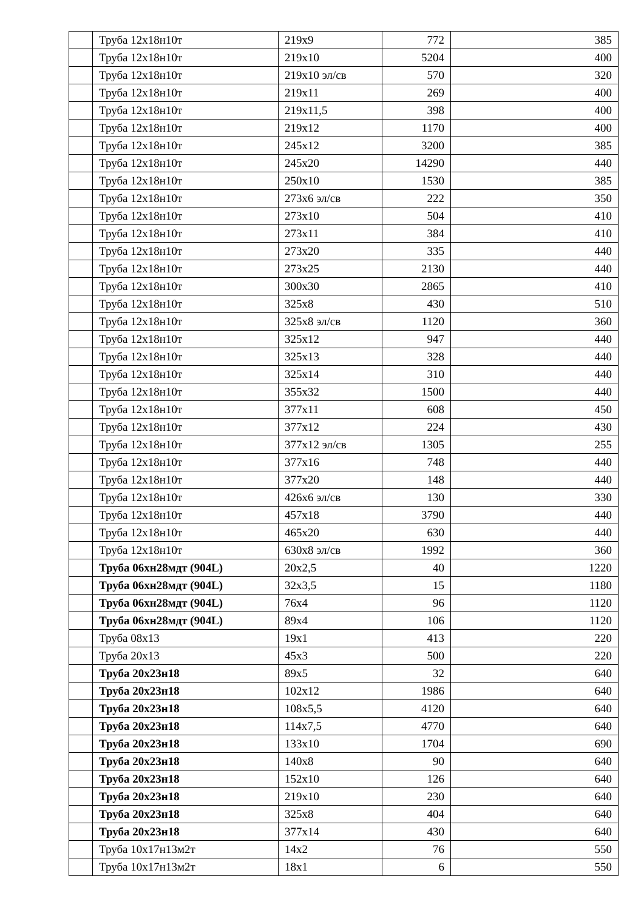| | Труба 12х18н10т | 219х9 | 772 | 385 |
| | Труба 12х18н10т | 219х10 | 5204 | 400 |
| | Труба 12х18н10т | 219х10 эл/св | 570 | 320 |
| | Труба 12х18н10т | 219х11 | 269 | 400 |
| | Труба 12х18н10т | 219х11,5 | 398 | 400 |
| | Труба 12х18н10т | 219х12 | 1170 | 400 |
| | Труба 12х18н10т | 245х12 | 3200 | 385 |
| | Труба 12х18н10т | 245х20 | 14290 | 440 |
| | Труба 12х18н10т | 250х10 | 1530 | 385 |
| | Труба 12х18н10т | 273х6 эл/св | 222 | 350 |
| | Труба 12х18н10т | 273х10 | 504 | 410 |
| | Труба 12х18н10т | 273х11 | 384 | 410 |
| | Труба 12х18н10т | 273х20 | 335 | 440 |
| | Труба 12х18н10т | 273х25 | 2130 | 440 |
| | Труба 12х18н10т | 300х30 | 2865 | 410 |
| | Труба 12х18н10т | 325х8 | 430 | 510 |
| | Труба 12х18н10т | 325х8 эл/св | 1120 | 360 |
| | Труба 12х18н10т | 325х12 | 947 | 440 |
| | Труба 12х18н10т | 325х13 | 328 | 440 |
| | Труба 12х18н10т | 325х14 | 310 | 440 |
| | Труба 12х18н10т | 355х32 | 1500 | 440 |
| | Труба 12х18н10т | 377х11 | 608 | 450 |
| | Труба 12х18н10т | 377х12 | 224 | 430 |
| | Труба 12х18н10т | 377х12 эл/св | 1305 | 255 |
| | Труба 12х18н10т | 377х16 | 748 | 440 |
| | Труба 12х18н10т | 377х20 | 148 | 440 |
| | Труба 12х18н10т | 426х6 эл/св | 130 | 330 |
| | Труба 12х18н10т | 457х18 | 3790 | 440 |
| | Труба 12х18н10т | 465х20 | 630 | 440 |
| | Труба 12х18н10т | 630х8 эл/св | 1992 | 360 |
| | Труба 06хн28мдт (904L) | 20х2,5 | 40 | 1220 |
| | Труба 06хн28мдт (904L) | 32х3,5 | 15 | 1180 |
| | Труба 06хн28мдт (904L) | 76х4 | 96 | 1120 |
| | Труба 06хн28мдт (904L) | 89х4 | 106 | 1120 |
| | Труба 08х13 | 19х1 | 413 | 220 |
| | Труба 20х13 | 45х3 | 500 | 220 |
| | Труба 20х23н18 | 89х5 | 32 | 640 |
| | Труба 20х23н18 | 102х12 | 1986 | 640 |
| | Труба 20х23н18 | 108х5,5 | 4120 | 640 |
| | Труба 20х23н18 | 114х7,5 | 4770 | 640 |
| | Труба 20х23н18 | 133х10 | 1704 | 690 |
| | Труба 20х23н18 | 140х8 | 90 | 640 |
| | Труба 20х23н18 | 152х10 | 126 | 640 |
| | Труба 20х23н18 | 219х10 | 230 | 640 |
| | Труба 20х23н18 | 325х8 | 404 | 640 |
| | Труба 20х23н18 | 377х14 | 430 | 640 |
| | Труба 10х17н13м2т | 14х2 | 76 | 550 |
| | Труба 10х17н13м2т | 18х1 | 6 | 550 |